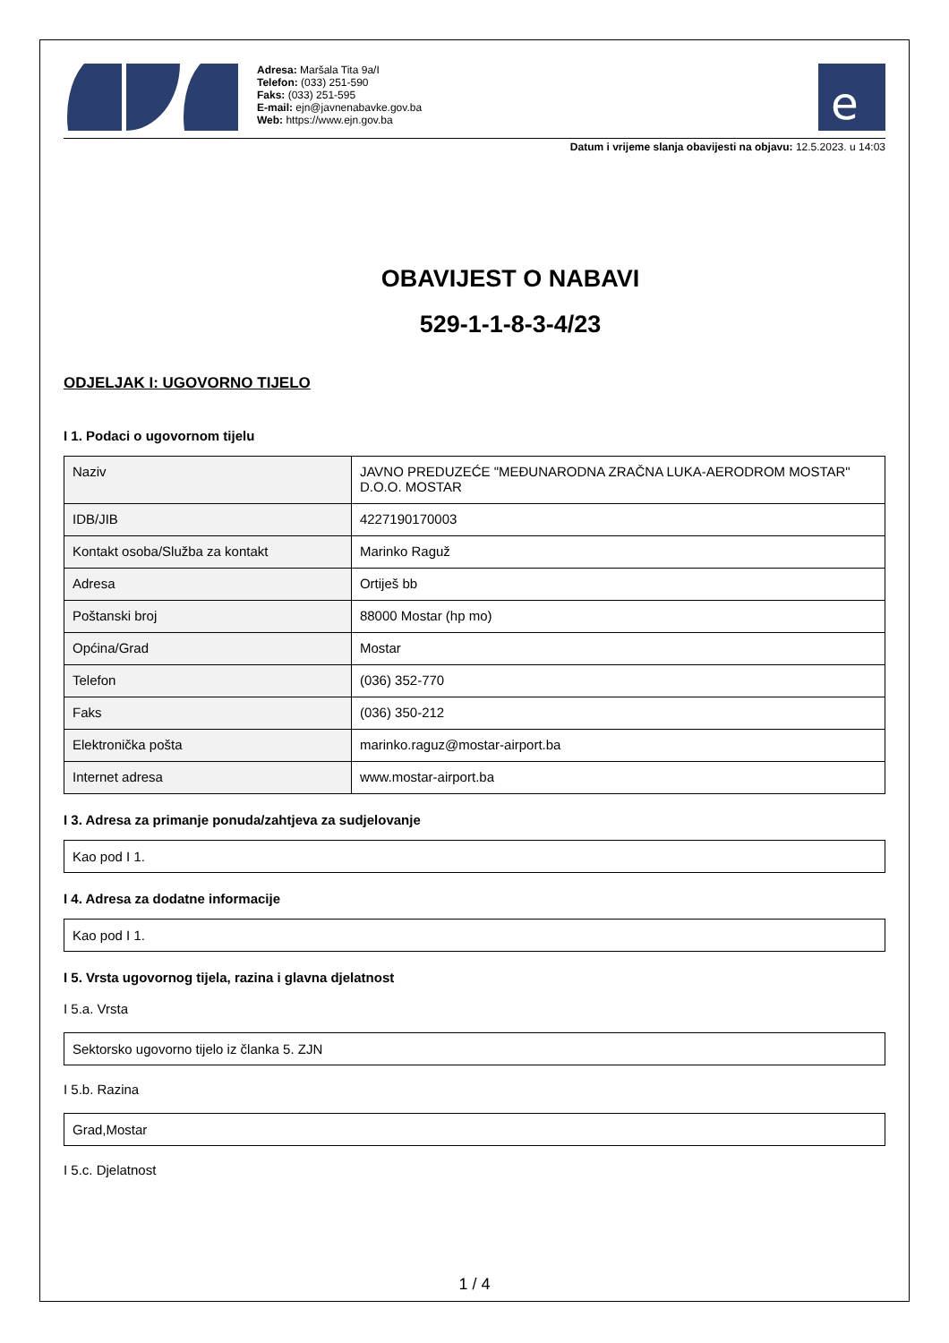Adresa: Maršala Tita 9a/I
Telefon: (033) 251-590
Faks: (033) 251-595
E-mail: ejn@javnenabavke.gov.ba
Web: https://www.ejn.gov.ba
e
Datum i vrijeme slanja obavijesti na objavu: 12.5.2023. u 14:03
OBAVIJEST O NABAVI
529-1-1-8-3-4/23
ODJELJAK I: UGOVORNO TIJELO
I 1. Podaci o ugovornom tijelu
| Naziv | JAVNO PREDUZEĆE "MEĐUNARODNA ZRAČNA LUKA-AERODROM MOSTAR" D.O.O. MOSTAR |
| IDB/JIB | 4227190170003 |
| Kontakt osoba/Služba za kontakt | Marinko Raguž |
| Adresa | Ortiješ bb |
| Poštanski broj | 88000 Mostar (hp mo) |
| Općina/Grad | Mostar |
| Telefon | (036) 352-770 |
| Faks | (036) 350-212 |
| Elektronička pošta | marinko.raguz@mostar-airport.ba |
| Internet adresa | www.mostar-airport.ba |
I 3. Adresa za primanje ponuda/zahtjeva za sudjelovanje
Kao pod I 1.
I 4. Adresa za dodatne informacije
Kao pod I 1.
I 5. Vrsta ugovornog tijela, razina i glavna djelatnost
I 5.a. Vrsta
Sektorsko ugovorno tijelo iz članka 5. ZJN
I 5.b. Razina
Grad,Mostar
I 5.c. Djelatnost
1 / 4